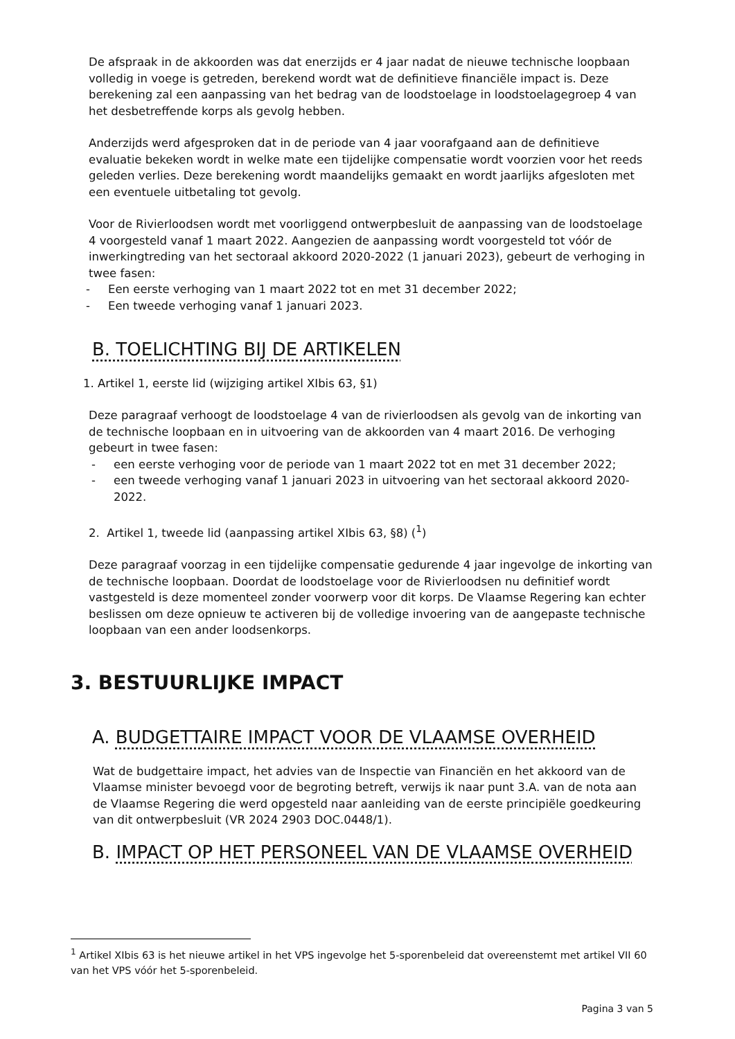De afspraak in de akkoorden was dat enerzijds er 4 jaar nadat de nieuwe technische loopbaan volledig in voege is getreden, berekend wordt wat de definitieve financiële impact is. Deze berekening zal een aanpassing van het bedrag van de loodstoelage in loodstoelagegroep 4 van het desbetreffende korps als gevolg hebben.
Anderzijds werd afgesproken dat in de periode van 4 jaar voorafgaand aan de definitieve evaluatie bekeken wordt in welke mate een tijdelijke compensatie wordt voorzien voor het reeds geleden verlies. Deze berekening wordt maandelijks gemaakt en wordt jaarlijks afgesloten met een eventuele uitbetaling tot gevolg.
Voor de Rivierloodsen wordt met voorliggend ontwerpbesluit de aanpassing van de loodstoelage 4 voorgesteld vanaf 1 maart 2022. Aangezien de aanpassing wordt voorgesteld tot vóór de inwerkingtreding van het sectoraal akkoord 2020-2022 (1 januari 2023), gebeurt de verhoging in twee fasen:
- Een eerste verhoging van 1 maart 2022 tot en met 31 december 2022;
- Een tweede verhoging vanaf 1 januari 2023.
B. TOELICHTING BIJ DE ARTIKELEN
1. Artikel 1, eerste lid (wijziging artikel XIbis 63, §1)
Deze paragraaf verhoogt de loodstoelage 4 van de rivierloodsen als gevolg van de inkorting van de technische loopbaan en in uitvoering van de akkoorden van 4 maart 2016. De verhoging gebeurt in twee fasen:
- een eerste verhoging voor de periode van 1 maart 2022 tot en met 31 december 2022;
- een tweede verhoging vanaf 1 januari 2023 in uitvoering van het sectoraal akkoord 2020-2022.
2. Artikel 1, tweede lid (aanpassing artikel XIbis 63, §8) (<sup>1</sup>)
Deze paragraaf voorzag in een tijdelijke compensatie gedurende 4 jaar ingevolge de inkorting van de technische loopbaan. Doordat de loodstoelage voor de Rivierloodsen nu definitief wordt vastgesteld is deze momenteel zonder voorwerp voor dit korps. De Vlaamse Regering kan echter beslissen om deze opnieuw te activeren bij de volledige invoering van de aangepaste technische loopbaan van een ander loodsenkorps.
3. BESTUURLIJKE IMPACT
A. BUDGETTAIRE IMPACT VOOR DE VLAAMSE OVERHEID
Wat de budgettaire impact, het advies van de Inspectie van Financiën en het akkoord van de Vlaamse minister bevoegd voor de begroting betreft, verwijs ik naar punt 3.A. van de nota aan de Vlaamse Regering die werd opgesteld naar aanleiding van de eerste principiële goedkeuring van dit ontwerpbesluit (VR 2024 2903 DOC.0448/1).
B. IMPACT OP HET PERSONEEL VAN DE VLAAMSE OVERHEID
<sup>1</sup> Artikel XIbis 63 is het nieuwe artikel in het VPS ingevolge het 5-sporenbeleid dat overeenstemt met artikel VII 60 van het VPS vóór het 5-sporenbeleid.
Pagina 3 van 5